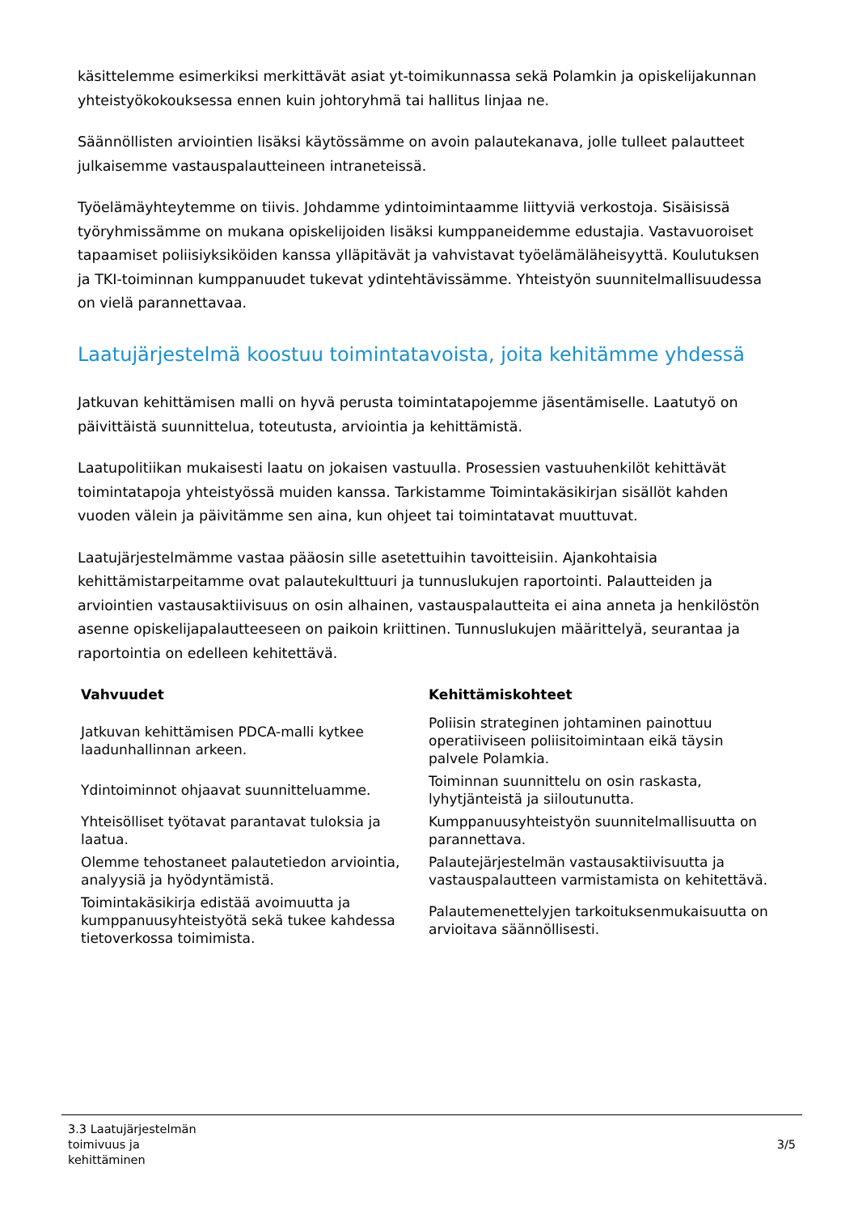käsittelemme esimerkiksi merkittävät asiat yt-toimikunnassa sekä Polamkin ja opiskelijakunnan yhteistyökokouksessa ennen kuin johtoryhmä tai hallitus linjaa ne.
Säännöllisten arviointien lisäksi käytössämme on avoin palautekanava, jolle tulleet palautteet julkaisemme vastauspalautteineen intraneteissä.
Työelämäyhteytemme on tiivis. Johdamme ydintoimintaamme liittyviä verkostoja. Sisäisissä työryhmissämme on mukana opiskelijoiden lisäksi kumppaneidemme edustajia. Vastavuoroiset tapaamiset poliisiyksiköiden kanssa ylläpitävät ja vahvistavat työelämäläheisyyttä. Koulutuksen ja TKI-toiminnan kumppanuudet tukevat ydintehtävissämme. Yhteistyön suunnitelmallisuudessa on vielä parannettavaa.
Laatujärjestelmä koostuu toimintatavoista, joita kehitämme yhdessä
Jatkuvan kehittämisen malli on hyvä perusta toimintatapojemme jäsentämiselle. Laatutyö on päivittäistä suunnittelua, toteutusta, arviointia ja kehittämistä.
Laatupolitiikan mukaisesti laatu on jokaisen vastuulla. Prosessien vastuuhenkilöt kehittävät toimintatapoja yhteistyössä muiden kanssa. Tarkistamme Toimintakäsikirjan sisällöt kahden vuoden välein ja päivitämme sen aina, kun ohjeet tai toimintatavat muuttuvat.
Laatujärjestelmämme vastaa pääosin sille asetettuihin tavoitteisiin. Ajankohtaisia kehittämistarpeitamme ovat palautekulttuuri ja tunnuslukujen raportointi. Palautteiden ja arviointien vastausaktiivisuus on osin alhainen, vastauspalautteita ei aina anneta ja henkilöstön asenne opiskelijapalautteeseen on paikoin kriittinen. Tunnuslukujen määrittelyä, seurantaa ja raportointia on edelleen kehitettävä.
| Vahvuudet | Kehittämiskohteet |
| --- | --- |
| Jatkuvan kehittämisen PDCA-malli kytkee laadunhallinnan arkeen. | Poliisin strateginen johtaminen painottuu operatiiviseen poliisitoimintaan eikä täysin palvele Polamkia. |
| Ydintoiminnot ohjaavat suunnitteluamme. | Toiminnan suunnittelu on osin raskasta, lyhytjänteistä ja siiloutunutta. |
| Yhteisölliset työtavat parantavat tuloksia ja laatua. | Kumppanuusyhteistyön suunnitelmallisuutta on parannettava. |
| Olemme tehostaneet palautetiedon arviointia, analyysiä ja hyödyntämistä. | Palautejärjestelmän vastausaktiivisuutta ja vastauspalautteen varmistamista on kehitettävä. |
| Toimintakäsikirja edistää avoimuutta ja kumppanuusyhteistyötä sekä tukee kahdessa tietoverkossa toimimista. | Palautemenettelyjen tarkoituksenmukaisuutta on arvioitava säännöllisesti. |
3.3 Laatujärjestelmän
toimivuus ja
kehittäminen
3/5